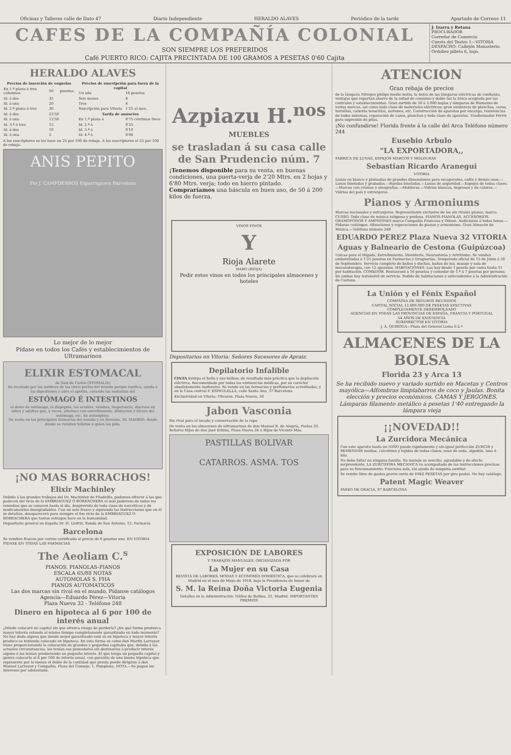Oficinas y Talleres calle de Dato 47 Diario Independiente HERALDO ALAVES Periódico de la tarde Apartado de Correos 11
CAFES DE LA COMPAÑÍA COLONIAL
SON SIEMPRE LOS PREFERIDOS
Café PUERTO RICO: CAJITA PRECINTADA DE 100 GRAMOS A PESETAS 0'60 Cajita
J. Izarra y Retana
PROCURADOR
Corredor de Comercio
Cuesta del Teatro 1—VITORIA
DESPACHO: Callejón Monasterio. Ordoñez pilleta 6, bajo.
HERALDO ALAVES
| Precios de inserción de esquelas | | |
| --- | --- | --- |
| En 1.ª plana á tres columnas | 50 | pesetas. |
| Id. á dos | 35 | |
| Id. á una | 20 | |
| Id. 2.ª plana á tres | 30 | |
| Id. á dos | 22'50 | |
| Id. á una | 12'50 | |
| Id. 3.ª á tres | 15 | |
| Id. á dos | 10 | |
| Id. á una | 5 | |
| Precios de suscripción para fuera de la capital | |
| --- | --- |
| Un año | 16 pesetas |
| Seis meses | 8 |
| Tres | 4 |
| Suscripción para Vitoria | 1'25 al mes. |
| Tarifa de anuncios | |
| En 1.ª plana á | 0'75 céntimos línea |
| Id. 2.ª á | 0'35 |
| Id. 3.ª á | 0'10 |
| Id. 4.ª á | 0'06 |
A los suscriptores se les hace un 25 por 100 de rebaja. A los suscriptores el 25 por 100 de rebaja.
ANIS PEPITO
Fte J. CAMPDERROS Esparraguera Barcelona
Lo mejor de lo mejor
Pídase en todos los Cafés y establecimientos de Ultramarinos
ELIXIR ESTOMACAL
de Saiz de Carlos (STOMALIX)
Es recetado por los médicos de las cinco partes del mundo porque tonifica, ayuda á las digestiones y abre el apetito, curando las molestias del
ESTÓMAGO É INTESTINOS
el dolor de estómago, la dispepsia, las acedías, vómitos, inapetencia, diarreas en niños y adultos que, á veces, alternan con estreñimiento, dilatación y úlcera del estómago, etc. Es antiséptico.
De venta en las principales farmacias del mundo y en Serrano, 30, MADRID, desde donde se remiten folletos á quien los pida.
¡NO MAS BORRACHOS!
Elixir Machinley
Debido á los grandes trabajos del Dr. Machinley de Filadelfia, podemos ofrecer á los que padecen del vicio de la EMBRIAGUEZ O BORRACHERA el más poderoso de todos los remedios que se conocen hasta el día, desprovisto de toda clase de narcóticos y de medicamentos desagradables. Con un solo frasco y siguiendo las instrucciones que en él se detallan, desaparecerá para siempre el feo vicio de la EMBRIAGUEZ O BORRACHERA que tantos estragos hace en la humanidad.
Depositario general en España Dr. H. Llofriú, Ronda de San Antonio, 15, Farmacia
Barcelona
Se remiten frascos por correo certificado al precio de 6 pesetas uno. EN VITORIA PIDASE EN TODAS LAS FARMACIAS
The Aeoliam C.<sup>s</sup>
PIANOS, PIANOLAS-PIANOS
ESCALA 65/88 NOTAS
AUTOMOLAS S. FHA
PIANOS AUTOMATICOS
Las dos marcas sin rival en el mundo. Pídanse catálogos
Agencia—Eduardo Pérez—Vitoria
Plaza Nueva 32 - Teléfono 248
Dinero en hipoteca al 6 por 100 de interés anual
¿Dónde colocaré mi capital sin que ofrezca riesgo de perderlo? ¿En qué forma produzca mayor interés estando al mismo tiempo completamente garantizado en todo momento? No hay duda alguna que donde mejor garantizado está es en hipoteca y mayor interés produce es teniendo colocado en hipoteca. En esta forma es como don Martín Larrayoz viene proporcionando la colocación de grandes y pequeños capitales que, debido á las actuales circunstancias, los tenían sus poseedores sin destinarlos á producir interés alguno ó los tenían produciendo un pequeño interés. El que tenga un pequeño capital y quiera colocarlo al 6 por 100 de interés anual, con garantía de una buena hipoteca que represente por lo menos el doble de la cantidad que presta puede dirigirse á don Manuel Larrayoz y Compañía, Plaza del Consejo, 1, Pamplona. NOTA.—Se pagan los intereses por adelantado.
Azpiazu H.<sup>nos</sup>
MUEBLES
se trasladan á su casa calle de San Prudencio núm. 7
¡Tenemos disponible para su venta, en buenas condiciones, una puerta-verja de 2'20 Mtrs. en 2 hojas y 6'80 Mtrs. verja; todo en hierro pintado. Compraríamos una báscula en buen uso, de 50 á 200 kilos de fuerza.
VINOS FINOS
Y
Rioja Alarete
HARO (RIOJA)
Pedir estos vinos en todos los principales almacenes y hoteles
Depositarios en Vitoria: Señores Sucesores de Apraiz.
Depilatorio Infalible
CINTA Estirpa el bello y sus bulbos; de resultado más práctico que la depilación eléctrica. Recomendado por todas las eminencias médicas, por su carácter absolutamente inofensivo. Se vende en las farmacias y perfumerías acreditadas, y en la Casa central F. ESPAULELLA, calle Santa Ana, 37 Barcelona
Exclusividad en Vitoria: Olivares, Plaza Nueva, 30
Jabon Vasconia
Sin rival para el lavado y conservación de la ropa
De venta en los almacenes de ultramarinos de don Manuel R. de Alegría, Postas 20. Señores Hijos de don José Erbina, Plaza Nueva 24 á Hijos de Vicente Más.
PASTILLAS BOLIVAR
CATARROS. ASMA. TOS
EXPOSICIÓN DE LABORES
Y TRABAJOS MANUALES, ORGANIZADA POR
La Mujer en su Casa
REVISTA DE LABORES, MODAS Y ECONOMÍA DOMÉSTICA, que se celebrará en Madrid en el mes de Mayo de 1918, bajo la Presidencia de honor de
S. M. la Reina Doña Victoria Eugenia
Detalles en la Administración: Núñez de Balboa, 21, Madrid. IMPORTANTES PREMIOS
ATENCION
Gran rebaja de precios
de la lámpara Nitrojen philips medio watio, la única de las lámparas eléctricas de confianza, ventajas que reportan ahorro de la mitad de consumo y doble luz la única aceptada por las centrales y establecimientos. Gran surtido de 50 á 3.000 bujías y lámparas de filamento de varias marcas, así como toda clase de materiales eléctricos; gran existencia de planchas, cazos, hornillos, calienta tenacillas, sartenes, etc. Construcción de aparatos por encargo, resistencias de todos sistemas, reparación de cazos, planchas y toda clase de aparatos. Trasformador Férrix para supresión de pilas.
¡No confundirse! Florida frente á la calle del Arca Teléfono número 244
Eusebio Arbulo
"LA EXPORTADORA,,
FABRICA DE LUNAS, ESPEJOS MARCOS Y MOLDURAS
Sebastian Ricardo Aranegui
VITORIA
Lunas en blanco y plateadas de grandes dimensiones para escaparates, cafés y demás usos.—Lunas biseladas y grabadas.—Bandas biseladas.—Lunas de seguridad.—Espejos de todas clases.—Marcos con cromos y oleografías.—Molduras.—Vidrios blancos, impresos y de colores.—Vidrios del país y extranjeros.
Pianos y Armoniums
Marcas nacionales y extranjeras. Representante exclusivo de los sin rivales pianos, marca CUSSO. Toda clase de música religiosa y profana. PIANOS-PIANOLAS. ACCESORIOS. GRAMOFONOS Y AMPSIONES marca Compañía Francesa y Odeon. Audiciones á todas horas.—Pídanse catálogos. Afinaciones y reparaciones de pianos y armoniums. Gran Almacén de Música.—Teléfono número 248
EDUARDO PEREZ Plaza Nueva 32 VITORIA
Aguas y Balneario de Cestona (Guipúzcoa)
Unicas para el Hígado, Estreñimiento, Disentería, Neurastenia y Artritismo. Se venden embotelladas á 1'25 pesetas en Farmacias y Droguerías. Temporada oficial de 15 de Junio á 30 de Septiembre. Servicio completo de baños y duchas, baños de luz, masaje y sala de mecanoterapia, con 12 aparatos. HABITACIONES. Las hay desde 1 peseta por cama hasta 11 por habitación. COMEDOR. Restaurant á 10 pesetas y comedor de 1.ª á 7 pesetas por persona. En ambas hay Automóvil de servicio. Pedido de habitaciones y antecedentes á la Administración de Cestona.
La Unión y el Fénix Español
COMPAÑIA DE SEGUROS REUNIDOS
CAPITAL SOCIAL 12.000.000 DE PESETAS EFECTIVAS
COMPLETAMENTE DESEMBOLSADO
AGENCIAS EN TODAS LAS PROVINCIAS DE ESPAÑA, FRANCIA Y PORTUGAL
54 AÑOS DE EXISTENCIA
SUBDIRECTOR EN VITORIA
J. A. QUIROGA—Plaza del General Loma 6-2.º
ALMACENES DE LA BOLSA
Florida 23 y Arca 13
Se ha recibido nuevo y variado surtido en Macetas y Centros mayólica—Alfombras limpiabarros de coco y Jaulas. Bonita elección y precios económicos. CAMAS Y JERGONES. Lámparas filamento metálico á pesetas 1'40 entregando la lámpara vieja
¡¡NOVEDAD!!
La Zurcidora Mecánica
Con este aparato hasta un NIÑO puede rápidamente y sin igual perfección ZURCIR y REMENDAR medias, calcetines y tejidos de todas clases, sean de seda, algodón, lana ó hilo.
No debe faltar en ninguna familia. Su manejo es sencillo, agradable y de efecto sorprendente. LA ZURCIDORA MECANICA va acompañada de las instrucciones precisas para su funcionamiento. Funciona sola, sin ayuda de máquina auxiliar.
Se remite libre de gastos previo envío de DIEZ PESETAS por giro postal. No hay catálogo.
Patent Magic Weaver
PASEO DE GRACIA, 97 BARCELONA